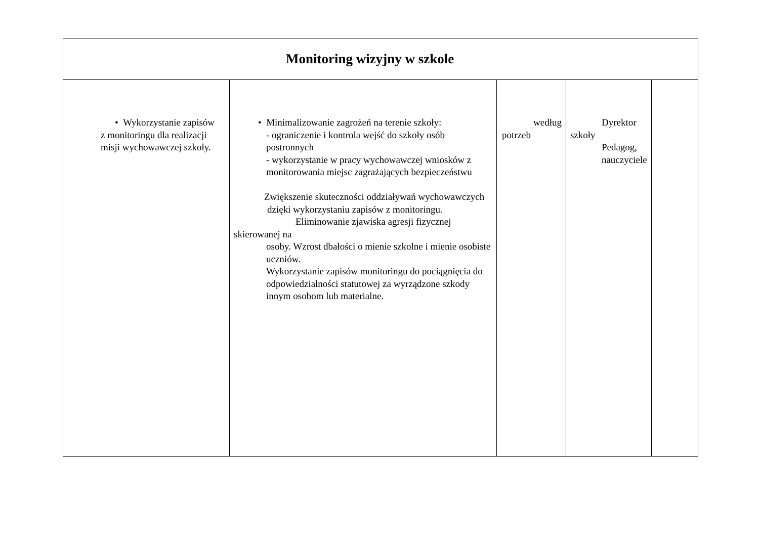| Monitoring wizyjny w szkole | | | | |
| --- | --- | --- | --- | --- |
| • Wykorzystanie zapisów z monitoringu dla realizacji misji wychowawczej szkoły. | • Minimalizowanie zagrożeń na terenie szkoły: - ograniczenie i kontrola wejść do szkoły osób postronnych - wykorzystanie w pracy wychowawczej wniosków z monitorowania miejsc zagrażających bezpieczeństwu Zwiększenie skuteczności oddziaływań wychowawczych dzięki wykorzystaniu zapisów z monitoringu. Eliminowanie zjawiska agresji fizycznej skierowanej na osoby. Wzrost dbałości o mienie szkolne i mienie osobiste uczniów. Wykorzystanie zapisów monitoringu do pociągnięcia do odpowiedzialności statutowej za wyrządzone szkody innym osobom lub materialne. | według potrzeb | Dyrektor szkoły Pedagog, nauczyciele | |